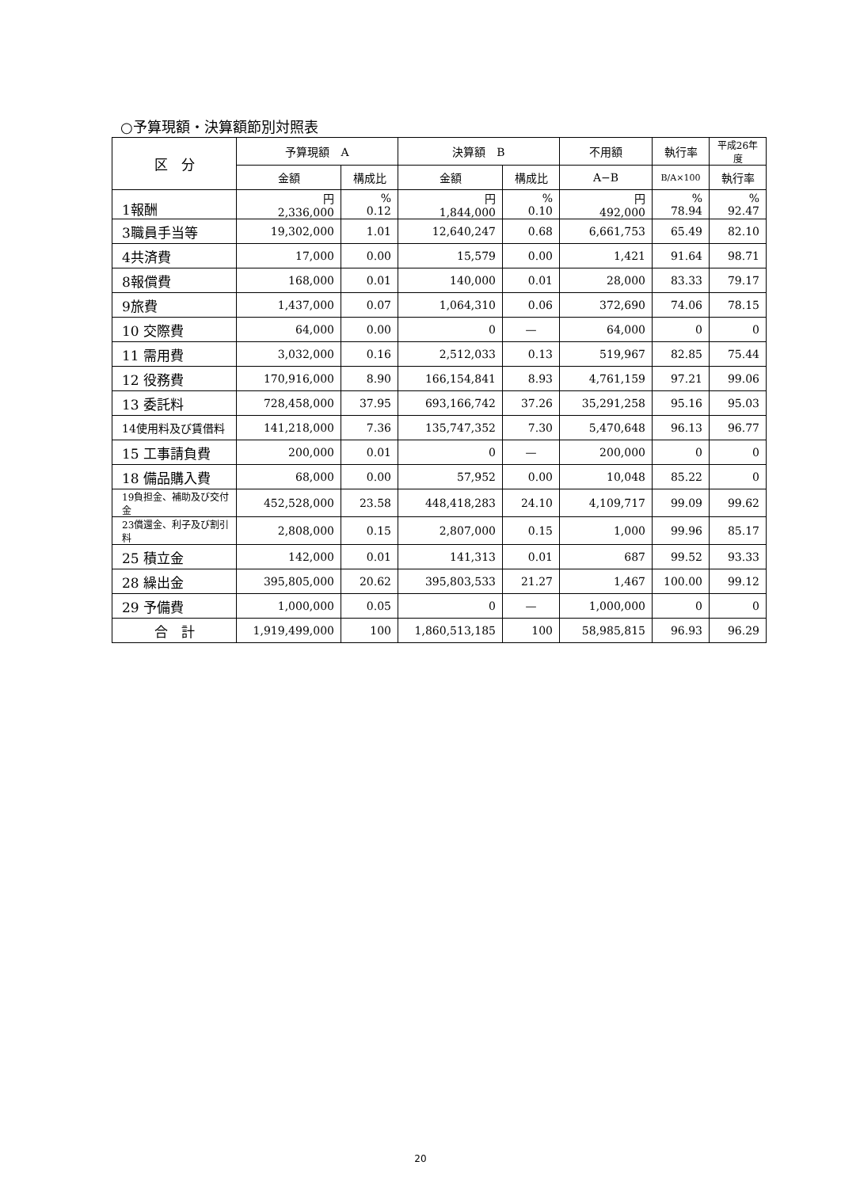○予算現額・決算額節別対照表
| 区 分 | 予算現額 A | | 決算額 B | | 不用額 | 執行率 | 平成26年度 |
| --- | --- | --- | --- | --- | --- | --- | --- |
| | 金額 | 構成比 | 金額 | 構成比 | A−B | B/A×100 | 執行率 |
| 1報酬 | 円 2,336,000 | % 0.12 | 円 1,844,000 | % 0.10 | 円 492,000 | % 78.94 | % 92.47 |
| 3職員手当等 | 19,302,000 | 1.01 | 12,640,247 | 0.68 | 6,661,753 | 65.49 | 82.10 |
| 4共済費 | 17,000 | 0.00 | 15,579 | 0.00 | 1,421 | 91.64 | 98.71 |
| 8報償費 | 168,000 | 0.01 | 140,000 | 0.01 | 28,000 | 83.33 | 79.17 |
| 9旅費 | 1,437,000 | 0.07 | 1,064,310 | 0.06 | 372,690 | 74.06 | 78.15 |
| 10 交際費 | 64,000 | 0.00 | 0 | — | 64,000 | 0 | 0 |
| 11 需用費 | 3,032,000 | 0.16 | 2,512,033 | 0.13 | 519,967 | 82.85 | 75.44 |
| 12 役務費 | 170,916,000 | 8.90 | 166,154,841 | 8.93 | 4,761,159 | 97.21 | 99.06 |
| 13 委託料 | 728,458,000 | 37.95 | 693,166,742 | 37.26 | 35,291,258 | 95.16 | 95.03 |
| 14使用料及び賃借料 | 141,218,000 | 7.36 | 135,747,352 | 7.30 | 5,470,648 | 96.13 | 96.77 |
| 15 工事請負費 | 200,000 | 0.01 | 0 | — | 200,000 | 0 | 0 |
| 18 備品購入費 | 68,000 | 0.00 | 57,952 | 0.00 | 10,048 | 85.22 | 0 |
| 19負担金、補助及び交付金 | 452,528,000 | 23.58 | 448,418,283 | 24.10 | 4,109,717 | 99.09 | 99.62 |
| 23償還金、利子及び割引料 | 2,808,000 | 0.15 | 2,807,000 | 0.15 | 1,000 | 99.96 | 85.17 |
| 25 積立金 | 142,000 | 0.01 | 141,313 | 0.01 | 687 | 99.52 | 93.33 |
| 28 繰出金 | 395,805,000 | 20.62 | 395,803,533 | 21.27 | 1,467 | 100.00 | 99.12 |
| 29 予備費 | 1,000,000 | 0.05 | 0 | — | 1,000,000 | 0 | 0 |
| 合 計 | 1,919,499,000 | 100 | 1,860,513,185 | 100 | 58,985,815 | 96.93 | 96.29 |
20